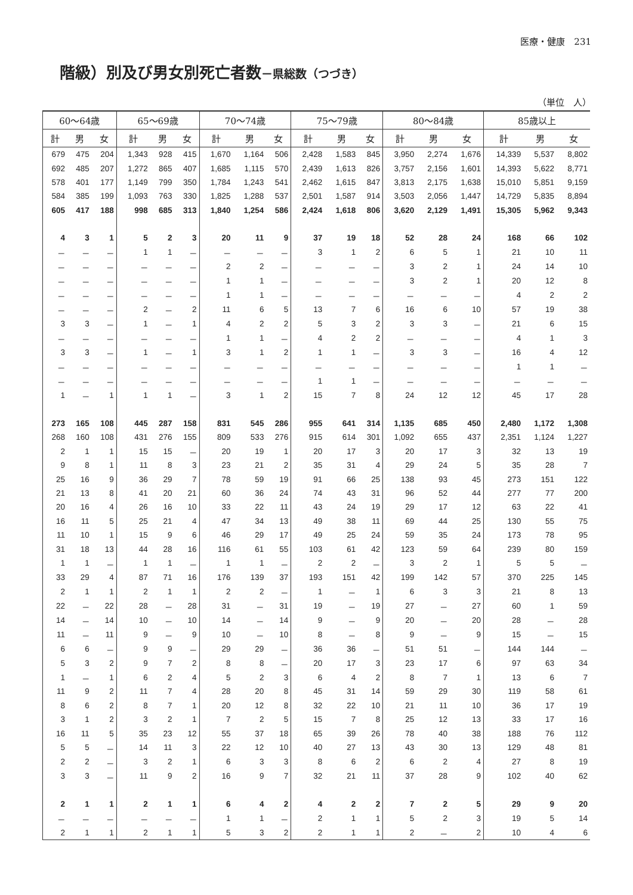医療・健康　231
階級）別及び男女別死亡者数－県総数（つづき）
（単位　人）
| 60～64歳 | | | 65～69歳 | | | 70～74歳 | | | 75～79歳 | | | 80～84歳 | | | 85歳以上 | | |
| --- | --- | --- | --- | --- | --- | --- | --- | --- | --- | --- | --- | --- | --- | --- | --- | --- | --- |
| 計 | 男 | 女 | 計 | 男 | 女 | 計 | 男 | 女 | 計 | 男 | 女 | 計 | 男 | 女 | 計 | 男 | 女 |
| 679 | 475 | 204 | 1,343 | 928 | 415 | 1,670 | 1,164 | 506 | 2,428 | 1,583 | 845 | 3,950 | 2,274 | 1,676 | 14,339 | 5,537 | 8,802 |
| 692 | 485 | 207 | 1,272 | 865 | 407 | 1,685 | 1,115 | 570 | 2,439 | 1,613 | 826 | 3,757 | 2,156 | 1,601 | 14,393 | 5,622 | 8,771 |
| 578 | 401 | 177 | 1,149 | 799 | 350 | 1,784 | 1,243 | 541 | 2,462 | 1,615 | 847 | 3,813 | 2,175 | 1,638 | 15,010 | 5,851 | 9,159 |
| 584 | 385 | 199 | 1,093 | 763 | 330 | 1,825 | 1,288 | 537 | 2,501 | 1,587 | 914 | 3,503 | 2,056 | 1,447 | 14,729 | 5,835 | 8,894 |
| 605 | 417 | 188 | 998 | 685 | 313 | 1,840 | 1,254 | 586 | 2,424 | 1,618 | 806 | 3,620 | 2,129 | 1,491 | 15,305 | 5,962 | 9,343 |
| 4 | 3 | 1 | 5 | 2 | 3 | 20 | 11 | 9 | 37 | 19 | 18 | 52 | 28 | 24 | 168 | 66 | 102 |
| － | － | － | 1 | 1 | － | － | － | － | 3 | 1 | 2 | 6 | 5 | 1 | 21 | 10 | 11 |
| － | － | － | － | － | － | 2 | 2 | － | － | － | － | 3 | 2 | 1 | 24 | 14 | 10 |
| － | － | － | － | － | － | 1 | 1 | － | － | － | － | 3 | 2 | 1 | 20 | 12 | 8 |
| － | － | － | － | － | － | 1 | 1 | － | － | － | － | － | － | － | 4 | 2 | 2 |
| － | － | － | 2 | － | 2 | 11 | 6 | 5 | 13 | 7 | 6 | 16 | 6 | 10 | 57 | 19 | 38 |
| 3 | 3 | － | 1 | － | 1 | 4 | 2 | 2 | 5 | 3 | 2 | 3 | 3 | － | 21 | 6 | 15 |
| － | － | － | － | － | － | 1 | 1 | － | 4 | 2 | 2 | － | － | － | 4 | 1 | 3 |
| 3 | 3 | － | 1 | － | 1 | 3 | 1 | 2 | 1 | 1 | － | 3 | 3 | － | 16 | 4 | 12 |
| － | － | － | － | － | － | － | － | － | － | － | － | － | － | － | 1 | 1 | － |
| － | － | － | － | － | － | － | － | － | 1 | 1 | － | － | － | － | － | － | － |
| 1 | － | 1 | 1 | 1 | － | 3 | 1 | 2 | 15 | 7 | 8 | 24 | 12 | 12 | 45 | 17 | 28 |
| 273 | 165 | 108 | 445 | 287 | 158 | 831 | 545 | 286 | 955 | 641 | 314 | 1,135 | 685 | 450 | 2,480 | 1,172 | 1,308 |
| 268 | 160 | 108 | 431 | 276 | 155 | 809 | 533 | 276 | 915 | 614 | 301 | 1,092 | 655 | 437 | 2,351 | 1,124 | 1,227 |
| 2 | 1 | 1 | 15 | 15 | － | 20 | 19 | 1 | 20 | 17 | 3 | 20 | 17 | 3 | 32 | 13 | 19 |
| 9 | 8 | 1 | 11 | 8 | 3 | 23 | 21 | 2 | 35 | 31 | 4 | 29 | 24 | 5 | 35 | 28 | 7 |
| 25 | 16 | 9 | 36 | 29 | 7 | 78 | 59 | 19 | 91 | 66 | 25 | 138 | 93 | 45 | 273 | 151 | 122 |
| 21 | 13 | 8 | 41 | 20 | 21 | 60 | 36 | 24 | 74 | 43 | 31 | 96 | 52 | 44 | 277 | 77 | 200 |
| 20 | 16 | 4 | 26 | 16 | 10 | 33 | 22 | 11 | 43 | 24 | 19 | 29 | 17 | 12 | 63 | 22 | 41 |
| 16 | 11 | 5 | 25 | 21 | 4 | 47 | 34 | 13 | 49 | 38 | 11 | 69 | 44 | 25 | 130 | 55 | 75 |
| 11 | 10 | 1 | 15 | 9 | 6 | 46 | 29 | 17 | 49 | 25 | 24 | 59 | 35 | 24 | 173 | 78 | 95 |
| 31 | 18 | 13 | 44 | 28 | 16 | 116 | 61 | 55 | 103 | 61 | 42 | 123 | 59 | 64 | 239 | 80 | 159 |
| 1 | 1 | － | 1 | 1 | － | 1 | 1 | － | 2 | 2 | － | 3 | 2 | 1 | 5 | 5 | － |
| 33 | 29 | 4 | 87 | 71 | 16 | 176 | 139 | 37 | 193 | 151 | 42 | 199 | 142 | 57 | 370 | 225 | 145 |
| 2 | 1 | 1 | 2 | 1 | 1 | 2 | 2 | － | 1 | － | 1 | 6 | 3 | 3 | 21 | 8 | 13 |
| 22 | － | 22 | 28 | － | 28 | 31 | － | 31 | 19 | － | 19 | 27 | － | 27 | 60 | 1 | 59 |
| 14 | － | 14 | 10 | － | 10 | 14 | － | 14 | 9 | － | 9 | 20 | － | 20 | 28 | － | 28 |
| 11 | － | 11 | 9 | － | 9 | 10 | － | 10 | 8 | － | 8 | 9 | － | 9 | 15 | － | 15 |
| 6 | 6 | － | 9 | 9 | － | 29 | 29 | － | 36 | 36 | － | 51 | 51 | － | 144 | 144 | － |
| 5 | 3 | 2 | 9 | 7 | 2 | 8 | 8 | － | 20 | 17 | 3 | 23 | 17 | 6 | 97 | 63 | 34 |
| 1 | － | 1 | 6 | 2 | 4 | 5 | 2 | 3 | 6 | 4 | 2 | 8 | 7 | 1 | 13 | 6 | 7 |
| 11 | 9 | 2 | 11 | 7 | 4 | 28 | 20 | 8 | 45 | 31 | 14 | 59 | 29 | 30 | 119 | 58 | 61 |
| 8 | 6 | 2 | 8 | 7 | 1 | 20 | 12 | 8 | 32 | 22 | 10 | 21 | 11 | 10 | 36 | 17 | 19 |
| 3 | 1 | 2 | 3 | 2 | 1 | 7 | 2 | 5 | 15 | 7 | 8 | 25 | 12 | 13 | 33 | 17 | 16 |
| 16 | 11 | 5 | 35 | 23 | 12 | 55 | 37 | 18 | 65 | 39 | 26 | 78 | 40 | 38 | 188 | 76 | 112 |
| 5 | 5 | － | 14 | 11 | 3 | 22 | 12 | 10 | 40 | 27 | 13 | 43 | 30 | 13 | 129 | 48 | 81 |
| 2 | 2 | － | 3 | 2 | 1 | 6 | 3 | 3 | 8 | 6 | 2 | 6 | 2 | 4 | 27 | 8 | 19 |
| 3 | 3 | － | 11 | 9 | 2 | 16 | 9 | 7 | 32 | 21 | 11 | 37 | 28 | 9 | 102 | 40 | 62 |
| 2 | 1 | 1 | 2 | 1 | 1 | 6 | 4 | 2 | 4 | 2 | 2 | 7 | 2 | 5 | 29 | 9 | 20 |
| － | － | － | － | － | － | 1 | 1 | － | 2 | 1 | 1 | 5 | 2 | 3 | 19 | 5 | 14 |
| 2 | 1 | 1 | 2 | 1 | 1 | 5 | 3 | 2 | 2 | 1 | 1 | 2 | － | 2 | 10 | 4 | 6 |